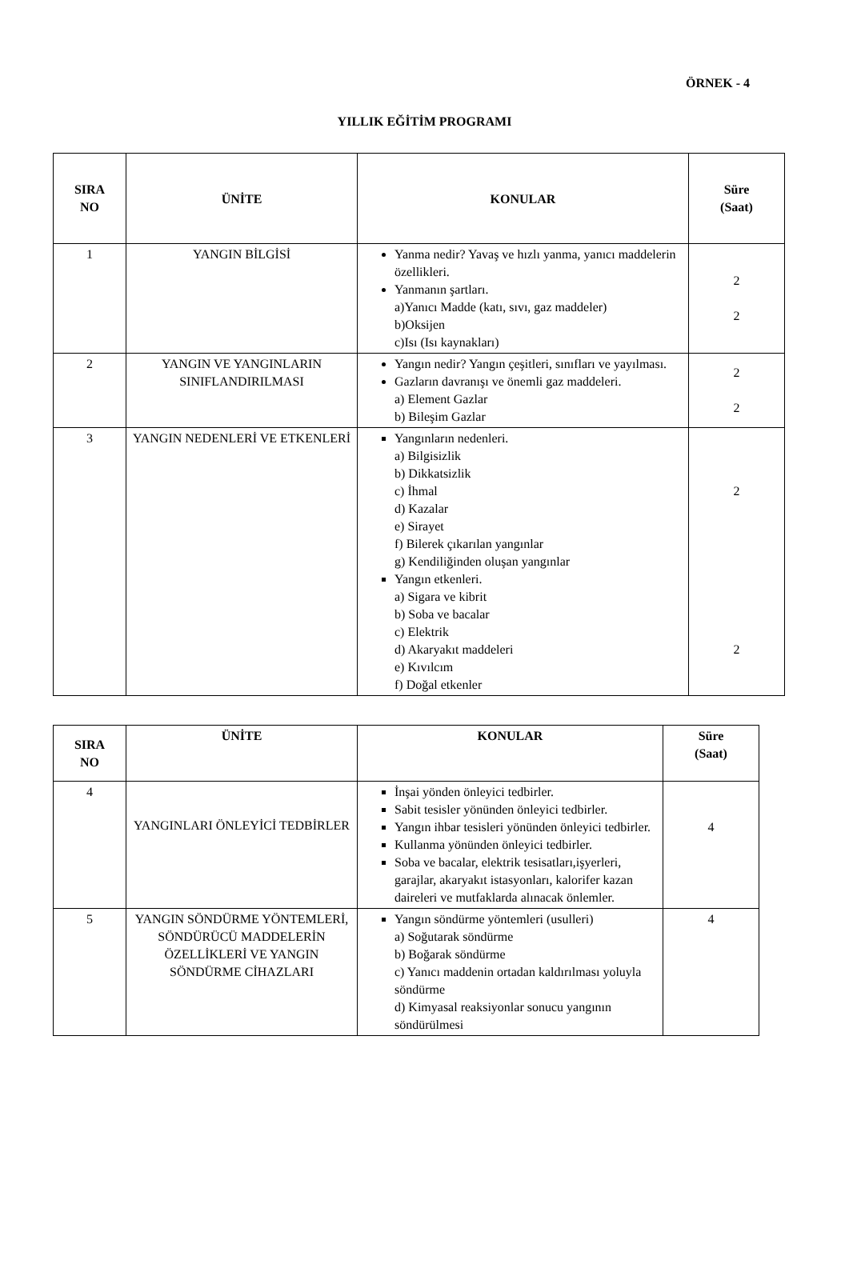ÖRNEK - 4
YILLIK EĞİTİM PROGRAMI
| SIRA NO | ÜNİTE | KONULAR | Süre (Saat) |
| --- | --- | --- | --- |
| 1 | YANGIN BİLGİSİ | Yanma nedir? Yavaş ve hızlı yanma, yanıcı maddelerin özellikleri. Yanmanın şartları. a)Yanıcı Madde (katı, sıvı, gaz maddeler) b)Oksijen c)Isı (Isı kaynakları) | 2 2 |
| 2 | YANGIN VE YANGINLARIN SINIFLANDIRILMASI | Yangın nedir? Yangın çeşitleri, sınıfları ve yayılması. Gazların davranışı ve önemli gaz maddeleri. a) Element Gazlar b) Bileşim Gazlar | 2 2 |
| 3 | YANGIN NEDENLERİ VE ETKENLERİ | Yangınların nedenleri. a) Bilgisizlik b) Dikkatsizlik c) İhmal d) Kazalar e) Sirayet f) Bilerek çıkarılan yangınlar g) Kendiliğinden oluşan yangınlar Yangın etkenleri. a) Sigara ve kibrit b) Soba ve bacalar c) Elektrik d) Akaryakıt maddeleri e) Kıvılcım f) Doğal etkenler | 2 2 |
| SIRA NO | ÜNİTE | KONULAR | Süre (Saat) |
| --- | --- | --- | --- |
| 4 | YANGINLARI ÖNLEYİCİ TEDBİRLER | İnşai yönden önleyici tedbirler. Sabit tesisler yönünden önleyici tedbirler. Yangın ihbar tesisleri yönünden önleyici tedbirler. Kullanma yönünden önleyici tedbirler. Soba ve bacalar, elektrik tesisatları,işyerleri, garajlar, akaryakıt istasyonları, kalorifer kazan daireleri ve mutfaklarda alınacak önlemler. | 4 |
| 5 | YANGIN SÖNDÜRME YÖNTEMLERİ, SÖNDÜRÜCÜ MADDELERİN ÖZELLİKLERİ VE YANGIN SÖNDÜRME CİHAZLARI | Yangın söndürme yöntemleri (usulleri) a) Soğutarak söndürme b) Boğarak söndürme c) Yanıcı maddenin ortadan kaldırılması yoluyla söndürme d) Kimyasal reaksiyonlar sonucu yangının söndürülmesi | 4 |